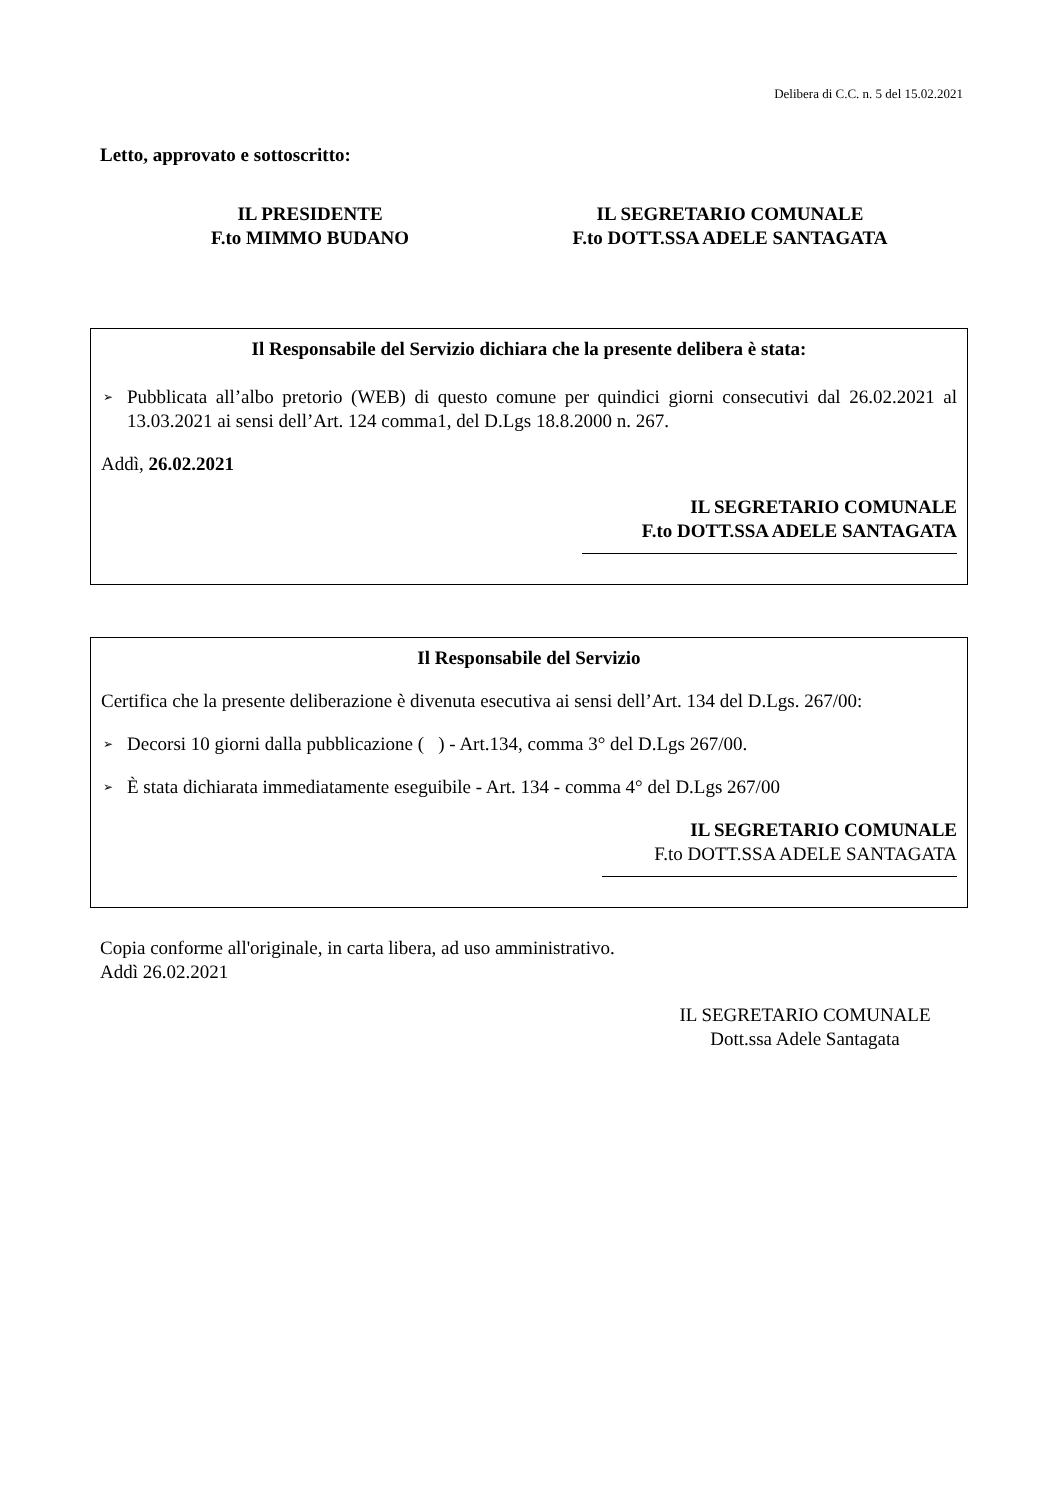Delibera di C.C. n. 5 del 15.02.2021
Letto, approvato e sottoscritto:
IL PRESIDENTE
F.to MIMMO BUDANO
IL SEGRETARIO COMUNALE
F.to DOTT.SSA ADELE SANTAGATA
Il Responsabile del Servizio dichiara che la presente delibera è stata:
➢ Pubblicata all’albo pretorio (WEB) di questo comune per quindici giorni consecutivi dal 26.02.2021 al 13.03.2021 ai sensi dell’Art. 124 comma1, del D.Lgs 18.8.2000 n. 267.
Addì, 26.02.2021
IL SEGRETARIO COMUNALE
F.to DOTT.SSA ADELE SANTAGATA
Il Responsabile del Servizio
Certifica che la presente deliberazione è divenuta esecutiva ai sensi dell’Art. 134 del D.Lgs. 267/00:
➢ Decorsi 10 giorni dalla pubblicazione ( ) - Art.134, comma 3° del D.Lgs 267/00.
➢ È stata dichiarata immediatamente eseguibile - Art. 134 - comma 4° del D.Lgs 267/00
IL SEGRETARIO COMUNALE
F.to DOTT.SSA ADELE SANTAGATA
Copia conforme all'originale, in carta libera, ad uso amministrativo.
Addì 26.02.2021
IL SEGRETARIO COMUNALE
Dott.ssa Adele Santagata